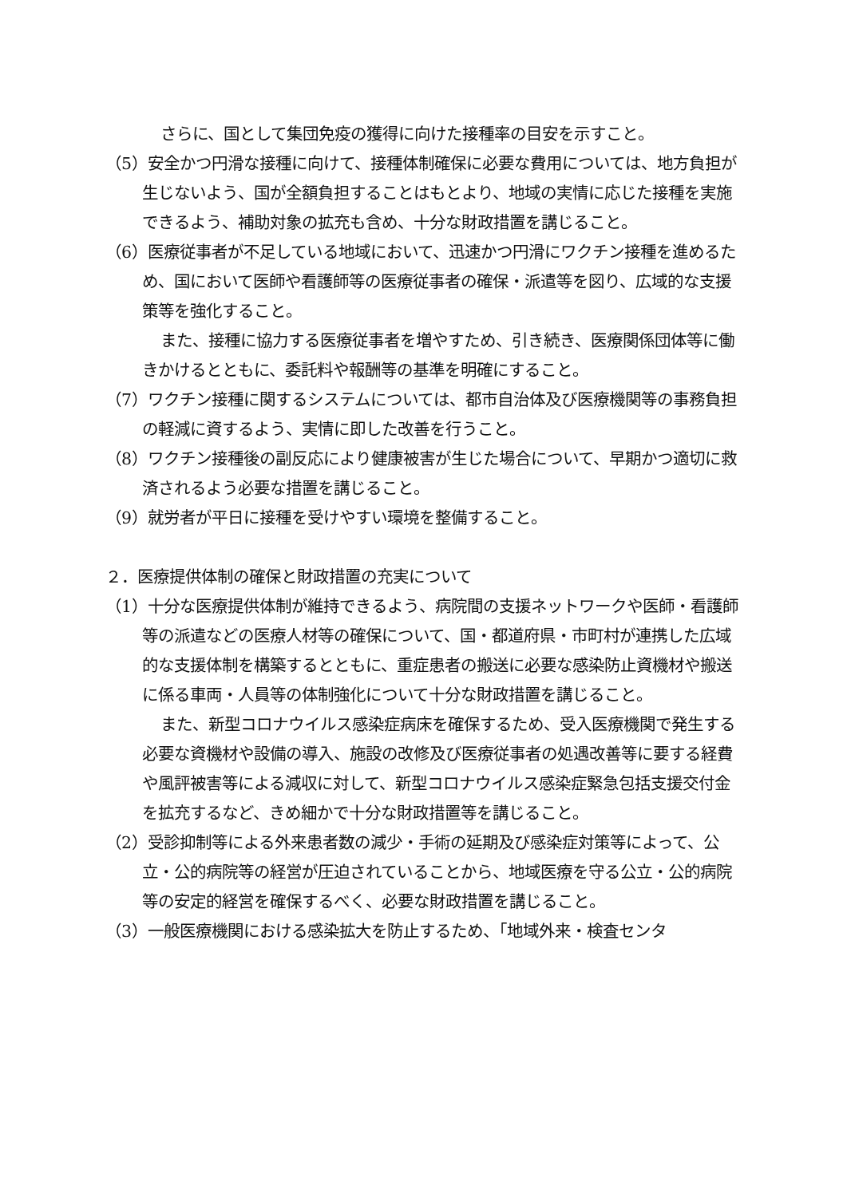さらに、国として集団免疫の獲得に向けた接種率の目安を示すこと。
（5）安全かつ円滑な接種に向けて、接種体制確保に必要な費用については、地方負担が生じないよう、国が全額負担することはもとより、地域の実情に応じた接種を実施できるよう、補助対象の拡充も含め、十分な財政措置を講じること。
（6）医療従事者が不足している地域において、迅速かつ円滑にワクチン接種を進めるため、国において医師や看護師等の医療従事者の確保・派遣等を図り、広域的な支援策等を強化すること。
また、接種に協力する医療従事者を増やすため、引き続き、医療関係団体等に働きかけるとともに、委託料や報酬等の基準を明確にすること。
（7）ワクチン接種に関するシステムについては、都市自治体及び医療機関等の事務負担の軽減に資するよう、実情に即した改善を行うこと。
（8）ワクチン接種後の副反応により健康被害が生じた場合について、早期かつ適切に救済されるよう必要な措置を講じること。
（9）就労者が平日に接種を受けやすい環境を整備すること。
２．医療提供体制の確保と財政措置の充実について
（1）十分な医療提供体制が維持できるよう、病院間の支援ネットワークや医師・看護師等の派遣などの医療人材等の確保について、国・都道府県・市町村が連携した広域的な支援体制を構築するとともに、重症患者の搬送に必要な感染防止資機材や搬送に係る車両・人員等の体制強化について十分な財政措置を講じること。
また、新型コロナウイルス感染症病床を確保するため、受入医療機関で発生する必要な資機材や設備の導入、施設の改修及び医療従事者の処遇改善等に要する経費や風評被害等による減収に対して、新型コロナウイルス感染症緊急包括支援交付金を拡充するなど、きめ細かで十分な財政措置等を講じること。
（2）受診抑制等による外来患者数の減少・手術の延期及び感染症対策等によって、公立・公的病院等の経営が圧迫されていることから、地域医療を守る公立・公的病院等の安定的経営を確保するべく、必要な財政措置を講じること。
（3）一般医療機関における感染拡大を防止するため、「地域外来・検査センタ